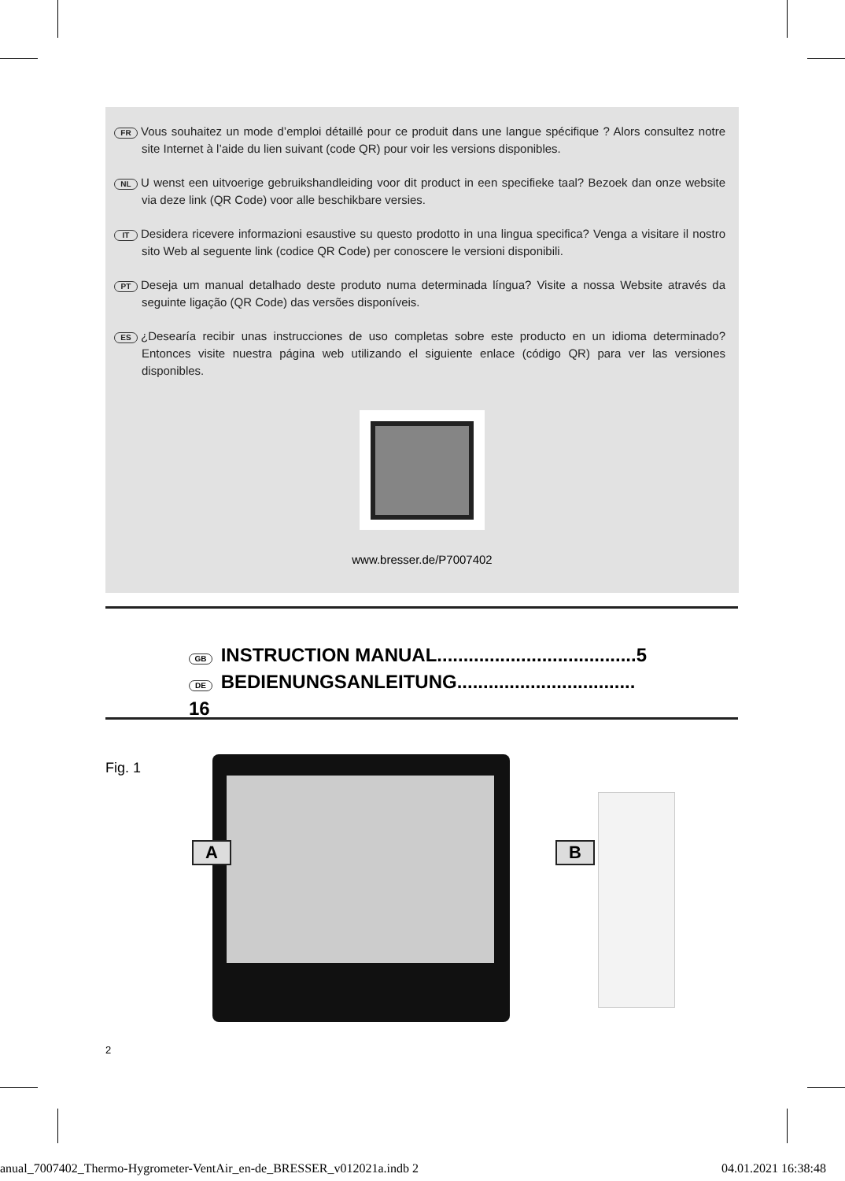FR Vous souhaitez un mode d’emploi détaillé pour ce produit dans une langue spécifique ? Alors consultez notre site Internet à l’aide du lien suivant (code QR) pour voir les versions disponibles.
NL U wenst een uitvoerige gebruikshandleiding voor dit product in een specifieke taal? Bezoek dan onze website via deze link (QR Code) voor alle beschikbare versies.
IT Desidera ricevere informazioni esaustive su questo prodotto in una lingua specifica? Venga a visitare il nostro sito Web al seguente link (codice QR Code) per conoscere le versioni disponibili.
PT Deseja um manual detalhado deste produto numa determinada língua? Visite a nossa Website através da seguinte ligação (QR Code) das versões disponíveis.
ES ¿Desearía recibir unas instrucciones de uso completas sobre este producto en un idioma determinado? Entonces visite nuestra página web utilizando el siguiente enlace (código QR) para ver las versiones disponibles.
www.bresser.de/P7007402
GB INSTRUCTION MANUAL......................................5
DE BEDIENUNGSANLEITUNG.................................. 16
Fig. 1
A B
2
anual_7007402_Thermo-Hygrometer-VentAir_en-de_BRESSER_v012021a.indb 2 04.01.2021 16:38:48